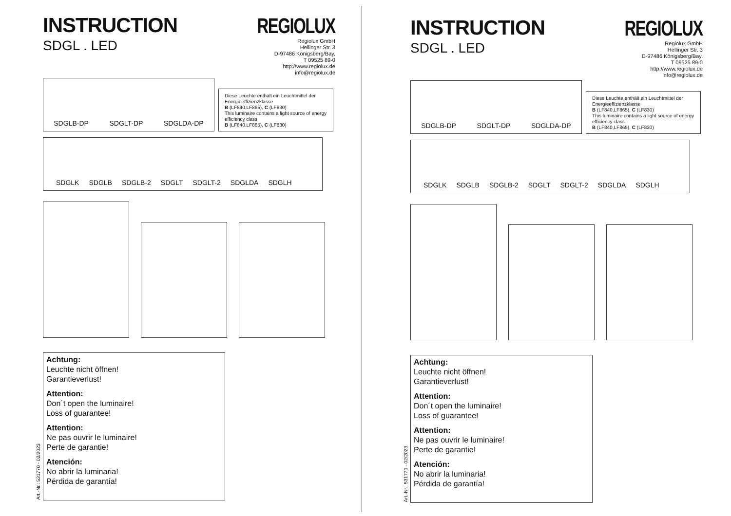INSTRUCTION
SDGL . LED
REGIOLUX
Regiolux GmbH
Hellinger Str. 3
D-97486 Königsberg/Bay.
T 09525 89-0
http://www.regiolux.de
info@regiolux.de
SDGLB-DP SDGLT-DP SDGLDA-DP
Diese Leuchte enthält ein Leuchtmittel der Energieeffizienzklasse
B (LF840,LF865), C (LF830)
This luminaire contains a light source of energy efficiency class
B (LF840,LF865), C (LF830)
SDGLK SDGLB SDGLB-2 SDGLT SDGLT-2 SDGLDA SDGLH
Achtung:
Leuchte nicht öffnen!
Garantieverlust!
Attention:
Don´t open the luminaire!
Loss of guarantee!
Attention:
Ne pas ouvrir le luminaire!
Perte de garantie!
Atención:
No abrir la luminaria!
Pérdida de garantía!
Art.-Nr.: 531770 - 02/2023
INSTRUCTION
SDGL . LED
REGIOLUX
Regiolux GmbH
Hellinger Str. 3
D-97486 Königsberg/Bay.
T 09525 89-0
http://www.regiolux.de
info@regiolux.de
SDGLB-DP SDGLT-DP SDGLDA-DP
Diese Leuchte enthält ein Leuchtmittel der Energieeffizienzklasse
B (LF840,LF865), C (LF830)
This luminaire contains a light source of energy efficiency class
B (LF840,LF865), C (LF830)
SDGLK SDGLB SDGLB-2 SDGLT SDGLT-2 SDGLDA SDGLH
Achtung:
Leuchte nicht öffnen!
Garantieverlust!
Attention:
Don´t open the luminaire!
Loss of guarantee!
Attention:
Ne pas ouvrir le luminaire!
Perte de garantie!
Atención:
No abrir la luminaria!
Pérdida de garantía!
Art.-Nr.: 531770 - 02/2023